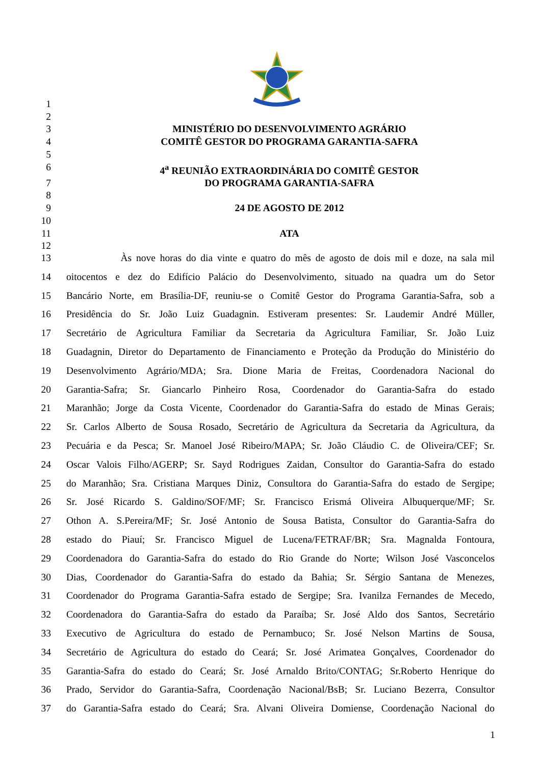1
2
3 MINISTÉRIO DO DESENVOLVIMENTO AGRÁRIO
4 COMITÊ GESTOR DO PROGRAMA GARANTIA-SAFRA
5
6 4<sup>a</sup> REUNIÃO EXTRAORDINÁRIA DO COMITÊ GESTOR
7 DO PROGRAMA GARANTIA-SAFRA
8
9 24 DE AGOSTO DE 2012
10
11 ATA
12
13 Às nove horas do dia vinte e quatro do mês de agosto de dois mil e doze, na sala mil
14 oitocentos e dez do Edifício Palácio do Desenvolvimento, situado na quadra um do Setor
15 Bancário Norte, em Brasília-DF, reuniu-se o Comitê Gestor do Programa Garantia-Safra, sob a
16 Presidência do Sr. João Luiz Guadagnin. Estiveram presentes: Sr. Laudemir André Müller,
17 Secretário de Agricultura Familiar da Secretaria da Agricultura Familiar, Sr. João Luiz
18 Guadagnin, Diretor do Departamento de Financiamento e Proteção da Produção do Ministério do
19 Desenvolvimento Agrário/MDA; Sra. Dione Maria de Freitas, Coordenadora Nacional do
20 Garantia-Safra; Sr. Giancarlo Pinheiro Rosa, Coordenador do Garantia-Safra do estado
21 Maranhão; Jorge da Costa Vicente, Coordenador do Garantia-Safra do estado de Minas Gerais;
22 Sr. Carlos Alberto de Sousa Rosado, Secretário de Agricultura da Secretaria da Agricultura, da
23 Pecuária e da Pesca; Sr. Manoel José Ribeiro/MAPA; Sr. João Cláudio C. de Oliveira/CEF; Sr.
24 Oscar Valois Filho/AGERP; Sr. Sayd Rodrigues Zaidan, Consultor do Garantia-Safra do estado
25 do Maranhão; Sra. Cristiana Marques Diniz, Consultora do Garantia-Safra do estado de Sergipe;
26 Sr. José Ricardo S. Galdino/SOF/MF; Sr. Francisco Erismá Oliveira Albuquerque/MF; Sr.
27 Othon A. S.Pereira/MF; Sr. José Antonio de Sousa Batista, Consultor do Garantia-Safra do
28 estado do Piauí; Sr. Francisco Miguel de Lucena/FETRAF/BR; Sra. Magnalda Fontoura,
29 Coordenadora do Garantia-Safra do estado do Rio Grande do Norte; Wilson José Vasconcelos
30 Dias, Coordenador do Garantia-Safra do estado da Bahia; Sr. Sérgio Santana de Menezes,
31 Coordenador do Programa Garantia-Safra estado de Sergipe; Sra. Ivanilza Fernandes de Mecedo,
32 Coordenadora do Garantia-Safra do estado da Paraíba; Sr. José Aldo dos Santos, Secretário
33 Executivo de Agricultura do estado de Pernambuco; Sr. José Nelson Martins de Sousa,
34 Secretário de Agricultura do estado do Ceará; Sr. José Arimatea Gonçalves, Coordenador do
35 Garantia-Safra do estado do Ceará; Sr. José Arnaldo Brito/CONTAG; Sr.Roberto Henrique do
36 Prado, Servidor do Garantia-Safra, Coordenação Nacional/BsB; Sr. Luciano Bezerra, Consultor
37 do Garantia-Safra estado do Ceará; Sra. Alvani Oliveira Domiense, Coordenação Nacional do
1